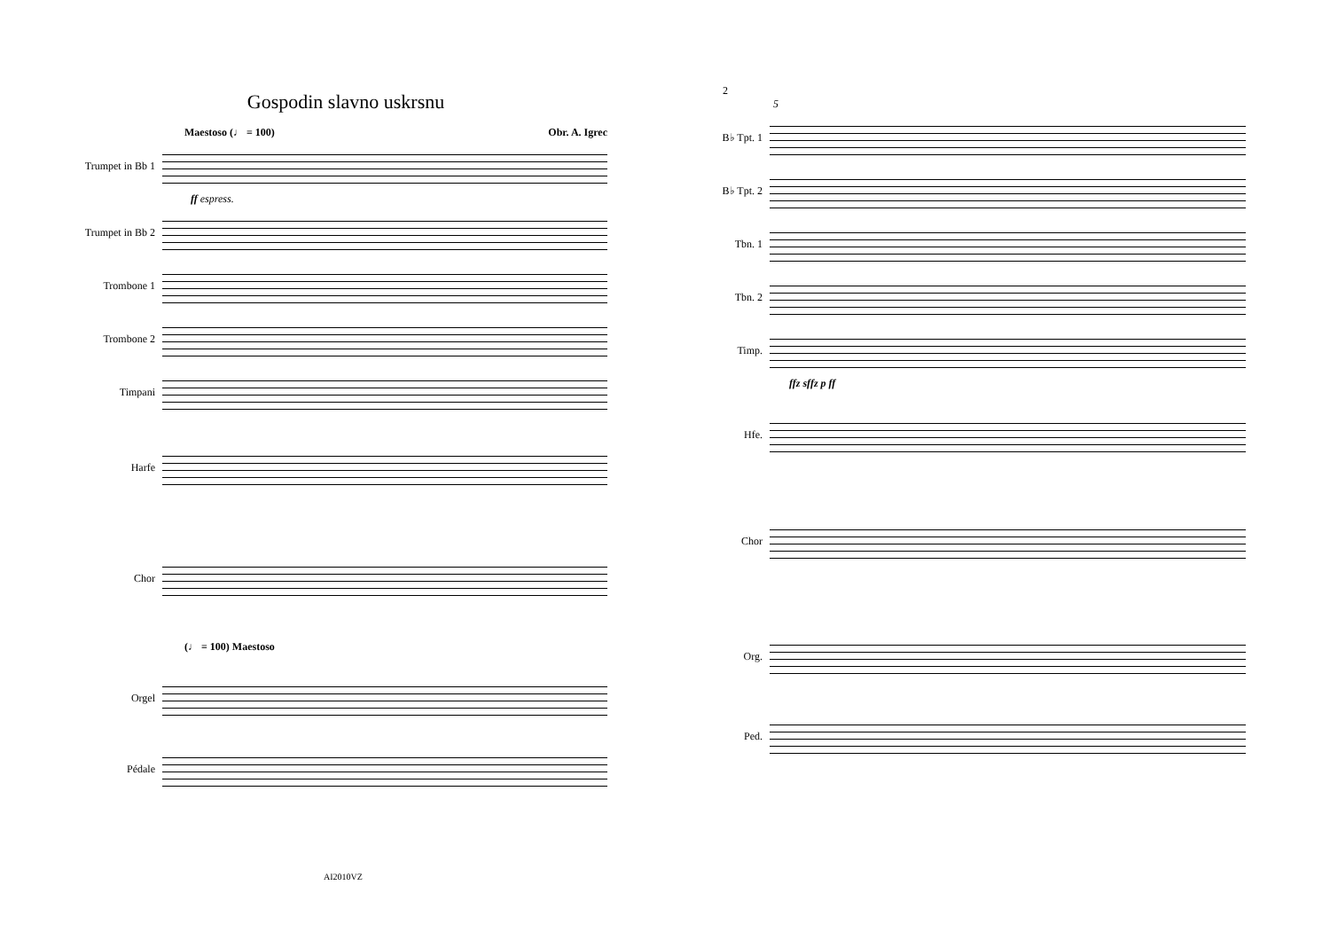Gospodin slavno uskrsnu
Maestoso (♩ = 100) Obr. A. Igrec
Trumpet in Bb 1
ff espress.
Trumpet in Bb 2
Trombone 1
Trombone 2
Timpani
Harfe
Chor
(♩ = 100) Maestoso
Orgel
Pédale
AI2010VZ
2
5
B♭ Tpt. 1
B♭ Tpt. 2
Tbn. 1
Tbn. 2
Timp.
ffz sffz p ff
Hfe.
Chor
Org.
Ped.